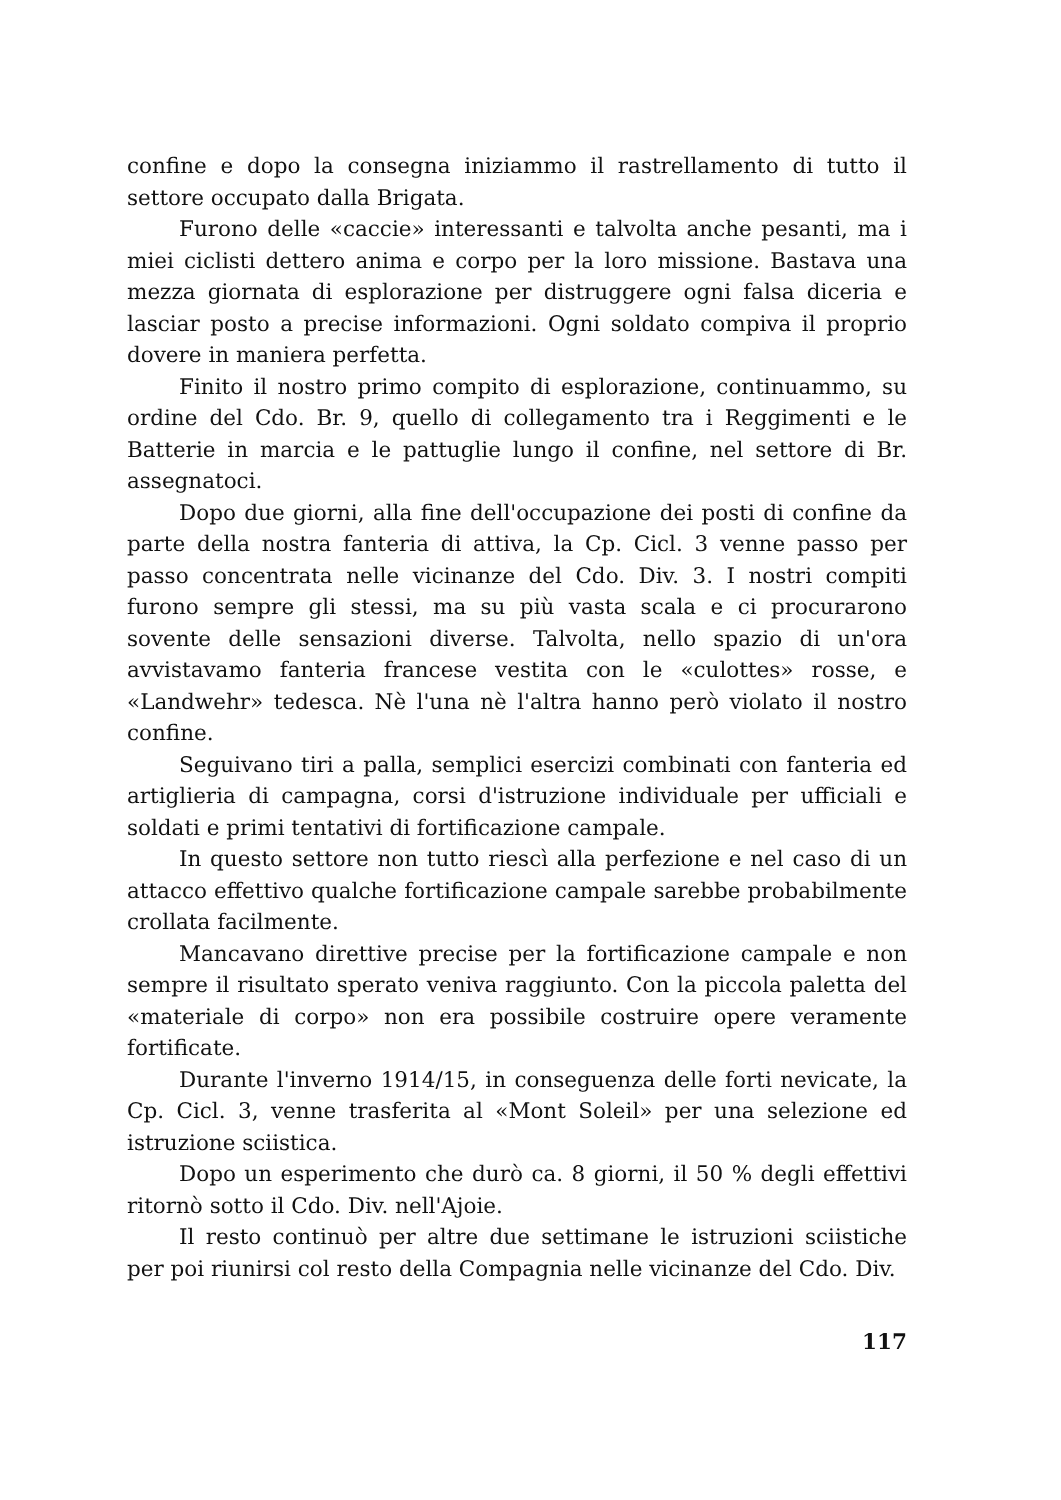confine e dopo la consegna iniziammo il rastrellamento di tutto il settore occupato dalla Brigata.
Furono delle «caccie» interessanti e talvolta anche pesanti, ma i miei ciclisti dettero anima e corpo per la loro missione. Bastava una mezza giornata di esplorazione per distruggere ogni falsa diceria e lasciar posto a precise informazioni. Ogni soldato compiva il proprio dovere in maniera perfetta.
Finito il nostro primo compito di esplorazione, continuammo, su ordine del Cdo. Br. 9, quello di collegamento tra i Reggimenti e le Batterie in marcia e le pattuglie lungo il confine, nel settore di Br. assegnatoci.
Dopo due giorni, alla fine dell'occupazione dei posti di confine da parte della nostra fanteria di attiva, la Cp. Cicl. 3 venne passo per passo concentrata nelle vicinanze del Cdo. Div. 3. I nostri compiti furono sempre gli stessi, ma su più vasta scala e ci procurarono sovente delle sensazioni diverse. Talvolta, nello spazio di un'ora avvistavamo fanteria francese vestita con le «culottes» rosse, e «Landwehr» tedesca. Nè l'una nè l'altra hanno però violato il nostro confine.
Seguivano tiri a palla, semplici esercizi combinati con fanteria ed artiglieria di campagna, corsi d'istruzione individuale per ufficiali e soldati e primi tentativi di fortificazione campale.
In questo settore non tutto riescì alla perfezione e nel caso di un attacco effettivo qualche fortificazione campale sarebbe probabilmente crollata facilmente.
Mancavano direttive precise per la fortificazione campale e non sempre il risultato sperato veniva raggiunto. Con la piccola paletta del «materiale di corpo» non era possibile costruire opere veramente fortificate.
Durante l'inverno 1914/15, in conseguenza delle forti nevicate, la Cp. Cicl. 3, venne trasferita al «Mont Soleil» per una selezione ed istruzione sciistica.
Dopo un esperimento che durò ca. 8 giorni, il 50 % degli effettivi ritornò sotto il Cdo. Div. nell'Ajoie.
Il resto continuò per altre due settimane le istruzioni sciistiche per poi riunirsi col resto della Compagnia nelle vicinanze del Cdo. Div.
117